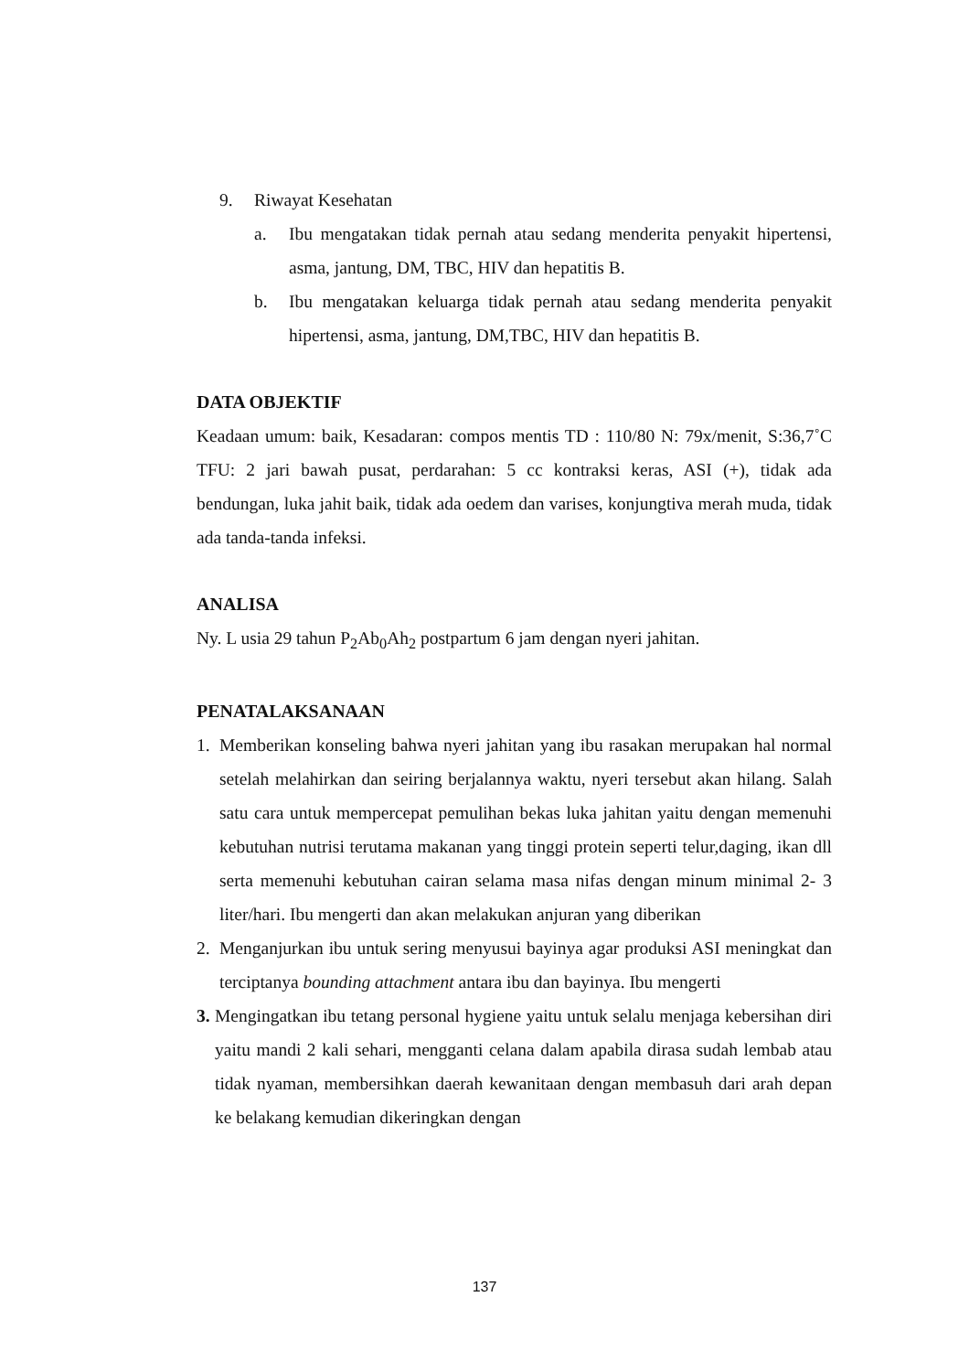9. Riwayat Kesehatan
a. Ibu mengatakan tidak pernah atau sedang menderita penyakit hipertensi, asma, jantung, DM, TBC, HIV dan hepatitis B.
b. Ibu mengatakan keluarga tidak pernah atau sedang menderita penyakit hipertensi, asma, jantung, DM,TBC, HIV dan hepatitis B.
DATA OBJEKTIF
Keadaan umum: baik, Kesadaran: compos mentis TD : 110/80 N: 79x/menit, S:36,7˚C TFU: 2 jari bawah pusat, perdarahan: 5 cc kontraksi keras, ASI (+), tidak ada bendungan, luka jahit baik, tidak ada oedem dan varises, konjungtiva merah muda, tidak ada tanda-tanda infeksi.
ANALISA
Ny. L usia 29 tahun P<sub>2</sub>Ab<sub>0</sub>Ah<sub>2</sub> postpartum 6 jam dengan nyeri jahitan.
PENATALAKSANAAN
1. Memberikan konseling bahwa nyeri jahitan yang ibu rasakan merupakan hal normal setelah melahirkan dan seiring berjalannya waktu, nyeri tersebut akan hilang. Salah satu cara untuk mempercepat pemulihan bekas luka jahitan yaitu dengan memenuhi kebutuhan nutrisi terutama makanan yang tinggi protein seperti telur,daging, ikan dll serta memenuhi kebutuhan cairan selama masa nifas dengan minum minimal 2- 3 liter/hari. Ibu mengerti dan akan melakukan anjuran yang diberikan
2. Menganjurkan ibu untuk sering menyusui bayinya agar produksi ASI meningkat dan terciptanya bounding attachment antara ibu dan bayinya. Ibu mengerti
3. Mengingatkan ibu tetang personal hygiene yaitu untuk selalu menjaga kebersihan diri yaitu mandi 2 kali sehari, mengganti celana dalam apabila dirasa sudah lembab atau tidak nyaman, membersihkan daerah kewanitaan dengan membasuh dari arah depan ke belakang kemudian dikeringkan dengan
137